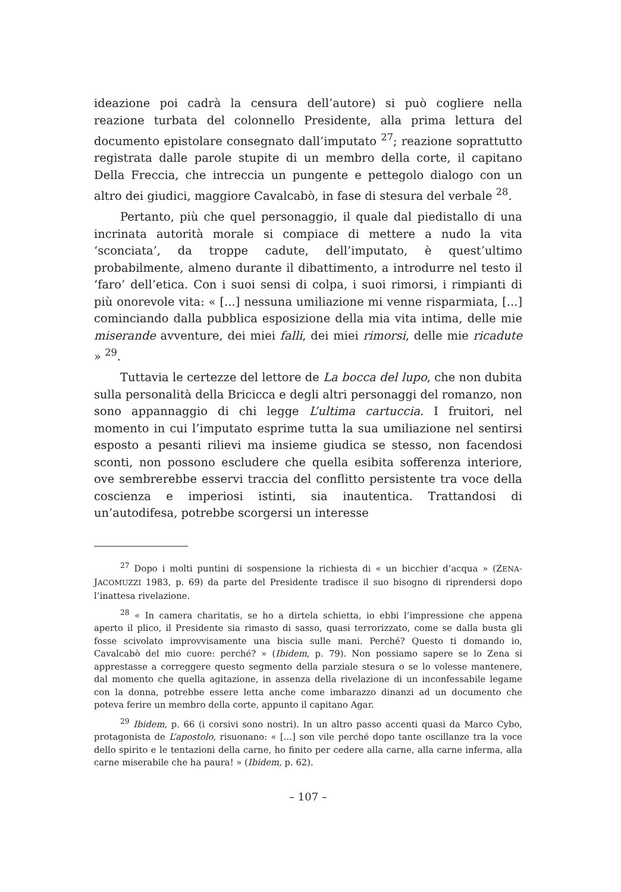ideazione poi cadrà la censura dell’autore) si può cogliere nella reazione turbata del colonnello Presidente, alla prima lettura del documento epistolare consegnato dall’imputato <sup>27</sup>; reazione soprattutto registrata dalle parole stupite di un membro della corte, il capitano Della Freccia, che intreccia un pungente e pettegolo dialogo con un altro dei giudici, maggiore Cavalcabò, in fase di stesura del verbale <sup>28</sup>.
Pertanto, più che quel personaggio, il quale dal piedistallo di una incrinata autorità morale si compiace di mettere a nudo la vita ‘sconciata’, da troppe cadute, dell’imputato, è quest’ultimo probabilmente, almeno durante il dibattimento, a introdurre nel testo il ‘faro’ dell’etica. Con i suoi sensi di colpa, i suoi rimorsi, i rimpianti di più onorevole vita: « [...] nessuna umiliazione mi venne risparmiata, [...] cominciando dalla pubblica esposizione della mia vita intima, delle mie miserande avventure, dei miei falli, dei miei rimorsi, delle mie ricadute » <sup>29</sup>.
Tuttavia le certezze del lettore de La bocca del lupo, che non dubita sulla personalità della Bricicca e degli altri personaggi del romanzo, non sono appannaggio di chi legge L’ultima cartuccia. I fruitori, nel momento in cui l’imputato esprime tutta la sua umiliazione nel sentirsi esposto a pesanti rilievi ma insieme giudica se stesso, non facendosi sconti, non possono escludere che quella esibita sofferenza interiore, ove sembrerebbe esservi traccia del conflitto persistente tra voce della coscienza e imperiosi istinti, sia inautentica. Trattandosi di un’autodifesa, potrebbe scorgersi un interesse
<sup>27</sup> Dopo i molti puntini di sospensione la richiesta di « un bicchier d’acqua » (ZENA-JACOMUZZI 1983, p. 69) da parte del Presidente tradisce il suo bisogno di riprendersi dopo l’inattesa rivelazione.
<sup>28</sup> « In camera charitatis, se ho a dirtela schietta, io ebbi l’impressione che appena aperto il plico, il Presidente sia rimasto di sasso, quasi terrorizzato, come se dalla busta gli fosse scivolato improvvisamente una biscia sulle mani. Perché? Questo ti domando io, Cavalcabò del mio cuore: perché? » (Ibidem, p. 79). Non possiamo sapere se lo Zena si apprestasse a correggere questo segmento della parziale stesura o se lo volesse mantenere, dal momento che quella agitazione, in assenza della rivelazione di un inconfessabile legame con la donna, potrebbe essere letta anche come imbarazzo dinanzi ad un documento che poteva ferire un membro della corte, appunto il capitano Agar.
<sup>29</sup> Ibidem, p. 66 (i corsivi sono nostri). In un altro passo accenti quasi da Marco Cybo, protagonista de L’apostolo, risuonano: « [...] son vile perché dopo tante oscillanze tra la voce dello spirito e le tentazioni della carne, ho finito per cedere alla carne, alla carne inferma, alla carne miserabile che ha paura! » (Ibidem, p. 62).
– 107 –